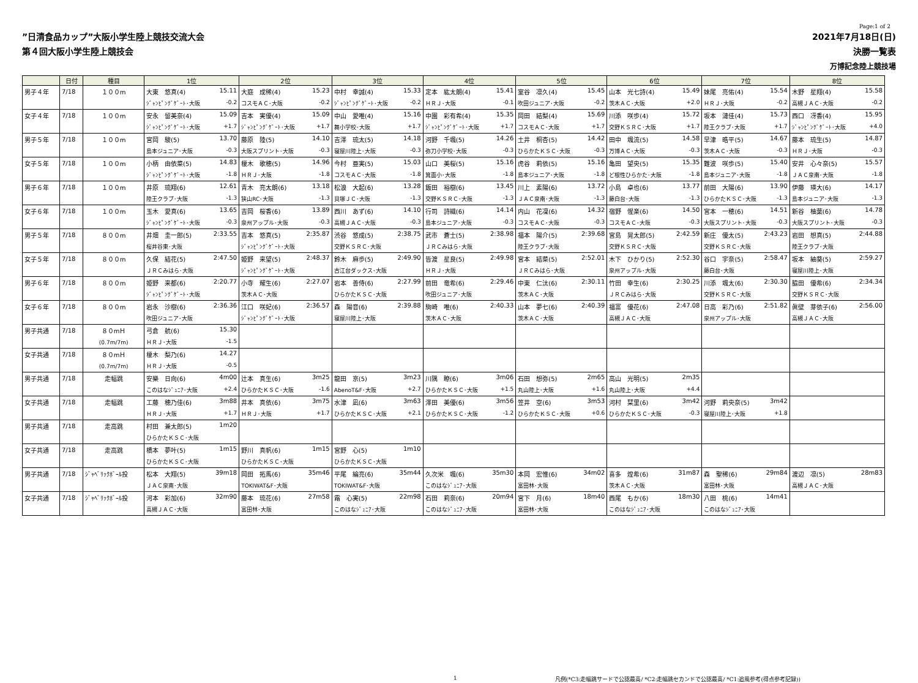Page:1 of 2
”日清食品カップ”大阪小学生陸上競技交流大会
第４回大阪小学生陸上競技会
2021年7月18日(日)
決勝一覧表
万博記念陸上競技場
| | 日付 | 種目 | 1位 | 2位 | 3位 | 4位 | 5位 | 6位 | 7位 | 8位 |
| --- | --- | --- | --- | --- | --- | --- | --- | --- | --- | --- |
| 男子４年 | 7/18 | １００m | 大東 悠真(4) 15.11 | 大庭 成稀(4) 15.23 | 中村 幸誠(4) 15.33 | 定本 紘太朗(4) 15.41 | 室谷 凛久(4) 15.45 | 山本 光七詩(4) 15.49 | 妹尾 亮佑(4) 15.54 | 木野 星翔(4) 15.58 |
| | | | ｼﾞｬﾝﾋﾟﾝｸﾞｹﾞｰﾄ･大阪 -0.2 | コスモＡＣ･大阪 -0.2 | ｼﾞｬﾝﾋﾟﾝｸﾞｹﾞｰﾄ･大阪 -0.2 | ＨＲＪ･大阪 -0.1 | 吹田ジュニア･大阪 -0.2 | 茨木ＡＣ･大阪 +2.0 | ＨＲＪ･大阪 -0.2 | 高槻ＪＡＣ･大阪 -0.2 |
| 女子４年 | 7/18 | １００m | 安永 留美奈(4) 15.09 | 吉本 実優(4) 15.09 | 中山 愛唯(4) 15.16 | 中園 彩有希(4) 15.35 | 岡田 結梨(4) 15.69 | 川添 咲歩(4) 15.72 | 坂本 漣佳(4) 15.73 | 西口 冴香(4) 15.95 |
| | | | ｼﾞｬﾝﾋﾟﾝｸﾞｹﾞｰﾄ･大阪 +1.7 | ｼﾞｬﾝﾋﾟﾝｸﾞｹﾞｰﾄ･大阪 +1.7 | 舞小学校･大阪 +1.7 | ｼﾞｬﾝﾋﾟﾝｸﾞｹﾞｰﾄ･大阪 +1.7 | コスモＡＣ･大阪 +1.7 | 交野ＫＳＲＣ･大阪 +1.7 | 陸王クラブ･大阪 +1.7 | ｼﾞｬﾝﾋﾟﾝｸﾞｹﾞｰﾄ･大阪 +4.0 |
| 男子５年 | 7/18 | １００m | 宮岡 駿(5) 13.70 | 藤原 陸(5) 14.10 | 吉澤 琉太(5) 14.18 | 河野 千颯(5) 14.26 | 土井 桐杏(5) 14.42 | 田中 颯流(5) 14.58 | 早津 晧平(5) 14.67 | 藤本 琉生(5) 14.87 |
| | | | 島本ジュニア･大阪 -0.3 | 大阪スプリント･大阪 -0.3 | 寝屋川陸上･大阪 -0.3 | 弥刀小学校･大阪 -0.3 | ひらかたＫＳＣ･大阪 -0.3 | 万博ＡＣ･大阪 -0.3 | 茨木ＡＣ･大阪 -0.3 | ＨＲＪ･大阪 -0.3 |
| 女子５年 | 7/18 | １００m | 小柄 由依菜(5) 14.83 | 榎木 歌穂(5) 14.96 | 今村 亜実(5) 15.03 | 山口 美桜(5) 15.16 | 虎谷 莉依(5) 15.16 | 亀田 望央(5) 15.35 | 難波 咲歩(5) 15.40 | 安井 心々奈(5) 15.57 |
| | | | ｼﾞｬﾝﾋﾟﾝｸﾞｹﾞｰﾄ･大阪 -1.8 | ＨＲＪ･大阪 -1.8 | コスモＡＣ･大阪 -1.8 | 箕面小･大阪 -1.8 | 島本ジュニア･大阪 -1.8 | ど根性ひらかた･大阪 -1.8 | 島本ジュニア･大阪 -1.8 | ＪＡＣ泉南･大阪 -1.8 |
| 男子６年 | 7/18 | １００m | 井原 琉翔(6) 12.61 | 青木 亮太朗(6) 13.18 | 松浪 大起(6) 13.28 | 飯田 裕樹(6) 13.45 | 川上 素陽(6) 13.72 | 小島 卓也(6) 13.77 | 前田 大陽(6) 13.90 | 伊藤 瑛大(6) 14.17 |
| | | | 陸王クラブ･大阪 -1.3 | 狭山RC･大阪 -1.3 | 貝塚ＪＣ･大阪 -1.3 | 交野ＫＳＲＣ･大阪 -1.3 | ＪＡＣ泉南･大阪 -1.3 | 藤白台･大阪 -1.3 | ひらかたＫＳＣ･大阪 -1.3 | 島本ジュニア･大阪 -1.3 |
| 女子６年 | 7/18 | １００m | 玉木 愛真(6) 13.65 | 吉岡 桜香(6) 13.89 | 西川 あず(6) 14.10 | 行司 詩織(6) 14.14 | 内山 花凜(6) 14.32 | 宿野 惺楽(6) 14.50 | 宮本 一穂(6) 14.51 | 新谷 柚葉(6) 14.78 |
| | | | ｼﾞｬﾝﾋﾟﾝｸﾞｹﾞｰﾄ･大阪 -0.3 | 泉州アップル･大阪 -0.3 | 高槻ＪＡＣ･大阪 -0.3 | 島本ジュニア･大阪 -0.3 | コスモＡＣ･大阪 -0.3 | コスモＡＣ･大阪 -0.3 | 大阪スプリント･大阪 -0.3 | 大阪スプリント･大阪 -0.3 |
| 男子５年 | 7/18 | ８００m | 井畑 圭一郎(5) 2:33.55 | 吉本 悠真(5) 2:35.87 | 渋谷 悠成(5) 2:38.75 | 武市 蒼士(5) 2:38.98 | 福本 陽介(5) 2:39.68 | 宮島 晃太郎(5) 2:42.59 | 新庄 優太(5) 2:43.23 | 岩田 想真(5) 2:44.88 |
| | | | 桜井谷東･大阪 | ｼﾞｬﾝﾋﾟﾝｸﾞｹﾞｰﾄ･大阪 | 交野ＫＳＲＣ･大阪 | ＪＲＣみはら･大阪 | 陸王クラブ･大阪 | 交野ＫＳＲＣ･大阪 | 交野ＫＳＲＣ･大阪 | 陸王クラブ･大阪 |
| 女子５年 | 7/18 | ８００m | 久保 結花(5) 2:47.50 | 姫野 来望(5) 2:48.37 | 鈴木 麻歩(5) 2:49.90 | 皆渡 星良(5) 2:49.98 | 宮本 結菜(5) 2:52.01 | 木下 ひかり(5) 2:52.30 | 谷口 宇奈(5) 2:58.47 | 坂本 紬葵(5) 2:59.27 |
| | | | ＪＲＣみはら･大阪 | ｼﾞｬﾝﾋﾟﾝｸﾞｹﾞｰﾄ･大阪 | 古江台ダックス･大阪 | ＨＲＪ･大阪 | ＪＲＣみはら･大阪 | 泉州アップル･大阪 | 藤白台･大阪 | 寝屋川陸上･大阪 |
| 男子６年 | 7/18 | ８００m | 姫野 来都(6) 2:20.77 | 小寺 耀生(6) 2:27.07 | 岩本 善侍(6) 2:27.99 | 前田 竜希(6) 2:29.46 | 中東 仁汰(6) 2:30.11 | 竹田 幸生(6) 2:30.25 | 川添 颯太(6) 2:30.30 | 脇田 優希(6) 2:34.34 |
| | | | ｼﾞｬﾝﾋﾟﾝｸﾞｹﾞｰﾄ･大阪 | 茨木ＡＣ･大阪 | ひらかたＫＳＣ･大阪 | 吹田ジュニア･大阪 | 茨木ＡＣ･大阪 | ＪＲＣみはら･大阪 | 交野ＫＳＲＣ･大阪 | 交野ＫＳＲＣ･大阪 |
| 女子６年 | 7/18 | ８００m | 岩永 沙樹(6) 2:36.36 | 江口 咲妃(6) 2:36.57 | 森 陽音(6) 2:39.88 | 駒崎 唯(6) 2:40.33 | 山本 夢七(6) 2:40.39 | 福富 優花(6) 2:47.08 | 日高 彩乃(6) 2:51.82 | 眞壁 芽依子(6) 2:56.00 |
| | | | 吹田ジュニア･大阪 | ｼﾞｬﾝﾋﾟﾝｸﾞｹﾞｰﾄ･大阪 | 寝屋川陸上･大阪 | 茨木ＡＣ･大阪 | 茨木ＡＣ･大阪 | 高槻ＪＡＣ･大阪 | 泉州アップル･大阪 | 高槻ＪＡＣ･大阪 |
| 男子共通 | 7/18 | ８０mＨ | 弓倉 航(6) 15.30 | | | | | | | |
| | | (0.7m/7m) | ＨＲＪ･大阪 -1.5 | | | | | | | |
| 女子共通 | 7/18 | ８０mＨ | 榎木 梨乃(6) 14.27 | | | | | | | |
| | | (0.7m/7m) | ＨＲＪ･大阪 -0.5 | | | | | | | |
| 男子共通 | 7/18 | 走幅跳 | 安樂 日向(6) 4m00 | 辻本 真生(6) 3m25 | 龍田 京(5) 3m23 | 川隅 瞭(6) 3m06 | 石田 想弥(5) 2m65 | 高山 光明(5) 2m35 | | |
| | | | このはなｼﾞｭﾆｱ･大阪 +2.4 | ひらかたＫＳＣ･大阪 -1.6 | AbenoT&F･大阪 +2.7 | ひらかたＫＳＣ･大阪 +1.5 | 丸山陸上･大阪 +1.6 | 丸山陸上･大阪 +4.4 | | |
| 女子共通 | 7/18 | 走幅跳 | 工藤 穂乃佳(6) 3m88 | 井本 真依(6) 3m75 | 水津 凪(6) 3m63 | 澤田 美優(6) 3m56 | 笠井 空(6) 3m53 | 河村 栞里(6) 3m42 | 河野 莉央奈(5) 3m42 | |
| | | | ＨＲＪ･大阪 +1.7 | ＨＲＪ･大阪 +1.7 | ひらかたＫＳＣ･大阪 +2.1 | ひらかたＫＳＣ･大阪 -1.2 | ひらかたＫＳＣ･大阪 +0.6 | ひらかたＫＳＣ･大阪 -0.3 | 寝屋川陸上･大阪 +1.8 | |
| 男子共通 | 7/18 | 走高跳 | 村田 兼太郎(5) 1m20 | | | | | | | |
| | | | ひらかたＫＳＣ･大阪 | | | | | | | |
| 女子共通 | 7/18 | 走高跳 | 橋本 夢叶(5) 1m15 | 野川 真帆(6) 1m15 | 宮野 心(5) 1m10 | | | | | |
| | | | ひらかたＫＳＣ･大阪 | ひらかたＫＳＣ･大阪 | ひらかたＫＳＣ･大阪 | | | | | |
| 男子共通 | 7/18 | ｼﾞｬﾍﾞﾘｯｸﾎﾞｰﾙ投 | 松本 大翔(5) 39m18 | 岡田 拓馬(6) 35m46 | 平尾 綸亮(6) 35m44 | 久次米 颯(6) 35m30 | 本岡 宏惟(6) 34m02 | 喜多 煌希(6) 31m87 | 森 聖稀(6) 29m84 | 渡辺 凛(5) 28m83 |
| | | | ＪＡＣ泉南･大阪 | TOKIWAT&F･大阪 | TOKIWAT&F･大阪 | このはなｼﾞｭﾆｱ･大阪 | 富田林･大阪 | 茨木ＡＣ･大阪 | 富田林･大阪 | 高槻ＪＡＣ･大阪 |
| 女子共通 | 7/18 | ｼﾞｬﾍﾞﾘｯｸﾎﾞｰﾙ投 | 河本 彩加(6) 32m90 | 藤本 琉花(6) 27m58 | 霜 心実(5) 22m98 | 石田 莉奈(6) 20m94 | 宮下 月(6) 18m40 | 西尾 もか(6) 18m30 | 八田 桃(6) 14m41 | |
| | | | 高槻ＪＡＣ･大阪 | 富田林･大阪 | このはなｼﾞｭﾆｱ･大阪 | このはなｼﾞｭﾆｱ･大阪 | 富田林･大阪 | このはなｼﾞｭﾆｱ･大阪 | このはなｼﾞｭﾆｱ･大阪 | |
1 凡例(*C3:走幅跳サードで公認最高/ *C2:走幅跳セカンドで公認最高/ *C1:追風参考(得点参考記録))